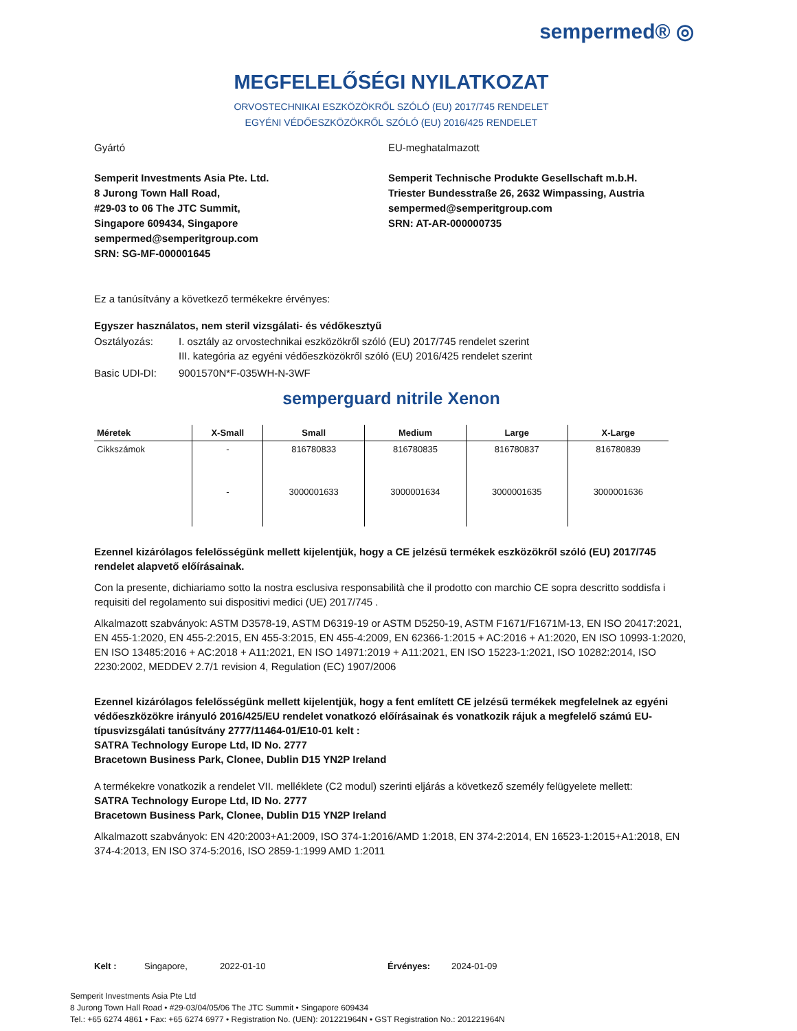sempermed® ◎
MEGFELELŐSÉGI NYILATKOZAT
ORVOSTECHNIKAI ESZKÖZÖKRŐL SZÓLÓ (EU) 2017/745 RENDELET
EGYÉNI VÉDŐESZKÖZÖKRŐL SZÓLÓ (EU) 2016/425 RENDELET
Gyártó
Semperit Investments Asia Pte. Ltd.
8 Jurong Town Hall Road,
#29-03 to 06 The JTC Summit,
Singapore 609434, Singapore
sempermed@semperitgroup.com
SRN: SG-MF-000001645
EU-meghatalmazott
Semperit Technische Produkte Gesellschaft m.b.H.
Triester Bundesstraße 26, 2632 Wimpassing, Austria
sempermed@semperitgroup.com
SRN: AT-AR-000000735
Ez a tanúsítvány a következő termékekre érvényes:
Egyszer használatos, nem steril vizsgálati- és védőkesztyű
Osztályozás: I. osztály az orvostechnikai eszközökről szóló (EU) 2017/745 rendelet szerint
III. kategória az egyéni védőeszközökről szóló (EU) 2016/425 rendelet szerint
Basic UDI-DI: 9001570N*F-035WH-N-3WF
semperguard nitrile Xenon
| Méretek | X-Small | Small | Medium | Large | X-Large |
| --- | --- | --- | --- | --- | --- |
| Cikkszámok | - | 816780833 | 816780835 | 816780837 | 816780839 |
| | - | 3000001633 | 3000001634 | 3000001635 | 3000001636 |
Ezennel kizárólagos felelősségünk mellett kijelentjük, hogy a CE jelzésű termékek eszközökről szóló (EU) 2017/745 rendelet alapvető előírásainak.
Con la presente, dichiariamo sotto la nostra esclusiva responsabilità che il prodotto con marchio CE sopra descritto soddisfa i requisiti del regolamento sui dispositivi medici (UE) 2017/745 .
Alkalmazott szabványok: ASTM D3578-19, ASTM D6319-19 or ASTM D5250-19, ASTM F1671/F1671M-13, EN ISO 20417:2021, EN 455-1:2020, EN 455-2:2015, EN 455-3:2015, EN 455-4:2009, EN 62366-1:2015 + AC:2016 + A1:2020, EN ISO 10993-1:2020, EN ISO 13485:2016 + AC:2018 + A11:2021, EN ISO 14971:2019 + A11:2021, EN ISO 15223-1:2021, ISO 10282:2014, ISO 2230:2002, MEDDEV 2.7/1 revision 4, Regulation (EC) 1907/2006
Ezennel kizárólagos felelősségünk mellett kijelentjük, hogy a fent említett CE jelzésű termékek megfelelnek az egyéni védőeszközökre irányuló 2016/425/EU rendelet vonatkozó előírásainak és vonatkozik rájuk a megfelelő számú EU-típusvizsgálati tanúsítvány 2777/11464-01/E10-01 kelt :
SATRA Technology Europe Ltd, ID No. 2777
Bracetown Business Park, Clonee, Dublin D15 YN2P Ireland
A termékekre vonatkozik a rendelet VII. melléklete (C2 modul) szerinti eljárás a következő személy felügyelete mellett:
SATRA Technology Europe Ltd, ID No. 2777
Bracetown Business Park, Clonee, Dublin D15 YN2P Ireland
Alkalmazott szabványok: EN 420:2003+A1:2009, ISO 374-1:2016/AMD 1:2018, EN 374-2:2014, EN 16523-1:2015+A1:2018, EN 374-4:2013, EN ISO 374-5:2016, ISO 2859-1:1999 AMD 1:2011
Kelt : Singapore, 2022-01-10 Érvényes: 2024-01-09
Semperit Investments Asia Pte Ltd
8 Jurong Town Hall Road • #29-03/04/05/06 The JTC Summit • Singapore 609434
Tel.: +65 6274 4861 • Fax: +65 6274 6977 • Registration No. (UEN): 201221964N • GST Registration No.: 201221964N